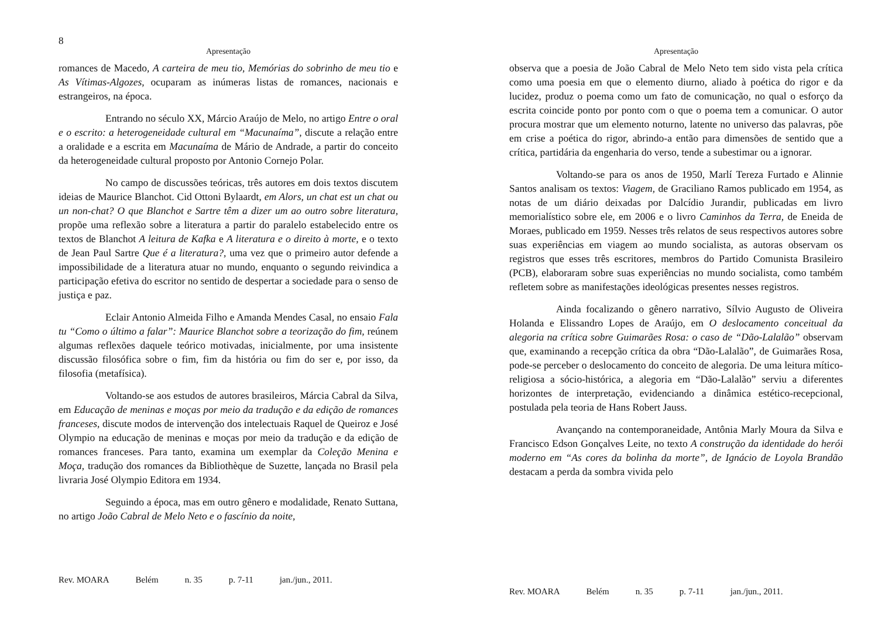8
Apresentação
romances de Macedo, A carteira de meu tio, Memórias do sobrinho de meu tio e As Vítimas-Algozes, ocuparam as inúmeras listas de romances, nacionais e estrangeiros, na época.
Entrando no século XX, Márcio Araújo de Melo, no artigo Entre o oral e o escrito: a heterogeneidade cultural em “Macunaíma”, discute a relação entre a oralidade e a escrita em Macunaíma de Mário de Andrade, a partir do conceito da heterogeneidade cultural proposto por Antonio Cornejo Polar.
No campo de discussões teóricas, três autores em dois textos discutem ideias de Maurice Blanchot. Cid Ottoni Bylaardt, em Alors, un chat est un chat ou un non-chat? O que Blanchot e Sartre têm a dizer um ao outro sobre literatura, propõe uma reflexão sobre a literatura a partir do paralelo estabelecido entre os textos de Blanchot A leitura de Kafka e A literatura e o direito à morte, e o texto de Jean Paul Sartre Que é a literatura?, uma vez que o primeiro autor defende a impossibilidade de a literatura atuar no mundo, enquanto o segundo reivindica a participação efetiva do escritor no sentido de despertar a sociedade para o senso de justiça e paz.
Eclair Antonio Almeida Filho e Amanda Mendes Casal, no ensaio Fala tu “Como o último a falar”: Maurice Blanchot sobre a teorização do fim, reúnem algumas reflexões daquele teórico motivadas, inicialmente, por uma insistente discussão filosófica sobre o fim, fim da história ou fim do ser e, por isso, da filosofia (metafísica).
Voltando-se aos estudos de autores brasileiros, Márcia Cabral da Silva, em Educação de meninas e moças por meio da tradução e da edição de romances franceses, discute modos de intervenção dos intelectuais Raquel de Queiroz e José Olympio na educação de meninas e moças por meio da tradução e da edição de romances franceses. Para tanto, examina um exemplar da Coleção Menina e Moça, tradução dos romances da Bibliothèque de Suzette, lançada no Brasil pela livraria José Olympio Editora em 1934.
Seguindo a época, mas em outro gênero e modalidade, Renato Suttana, no artigo João Cabral de Melo Neto e o fascínio da noite,
Rev. MOARA Belém n. 35 p. 7-11 jan./jun., 2011.
Apresentação
observa que a poesia de João Cabral de Melo Neto tem sido vista pela crítica como uma poesia em que o elemento diurno, aliado à poética do rigor e da lucidez, produz o poema como um fato de comunicação, no qual o esforço da escrita coincide ponto por ponto com o que o poema tem a comunicar. O autor procura mostrar que um elemento noturno, latente no universo das palavras, põe em crise a poética do rigor, abrindo-a então para dimensões de sentido que a crítica, partidária da engenharia do verso, tende a subestimar ou a ignorar.
Voltando-se para os anos de 1950, Marlí Tereza Furtado e Alinnie Santos analisam os textos: Viagem, de Graciliano Ramos publicado em 1954, as notas de um diário deixadas por Dalcídio Jurandir, publicadas em livro memorialístico sobre ele, em 2006 e o livro Caminhos da Terra, de Eneida de Moraes, publicado em 1959. Nesses três relatos de seus respectivos autores sobre suas experiências em viagem ao mundo socialista, as autoras observam os registros que esses três escritores, membros do Partido Comunista Brasileiro (PCB), elaboraram sobre suas experiências no mundo socialista, como também refletem sobre as manifestações ideológicas presentes nesses registros.
Ainda focalizando o gênero narrativo, Sílvio Augusto de Oliveira Holanda e Elissandro Lopes de Araújo, em O deslocamento conceitual da alegoria na crítica sobre Guimarães Rosa: o caso de “Dão-Lalalão” observam que, examinando a recepção crítica da obra “Dão-Lalalão”, de Guimarães Rosa, pode-se perceber o deslocamento do conceito de alegoria. De uma leitura mítico-religiosa a sócio-histórica, a alegoria em “Dão-Lalalão” serviu a diferentes horizontes de interpretação, evidenciando a dinâmica estético-recepcional, postulada pela teoria de Hans Robert Jauss.
Avançando na contemporaneidade, Antônia Marly Moura da Silva e Francisco Edson Gonçalves Leite, no texto A construção da identidade do herói moderno em “As cores da bolinha da morte”, de Ignácio de Loyola Brandão destacam a perda da sombra vivida pelo
Rev. MOARA Belém n. 35 p. 7-11 jan./jun., 2011.